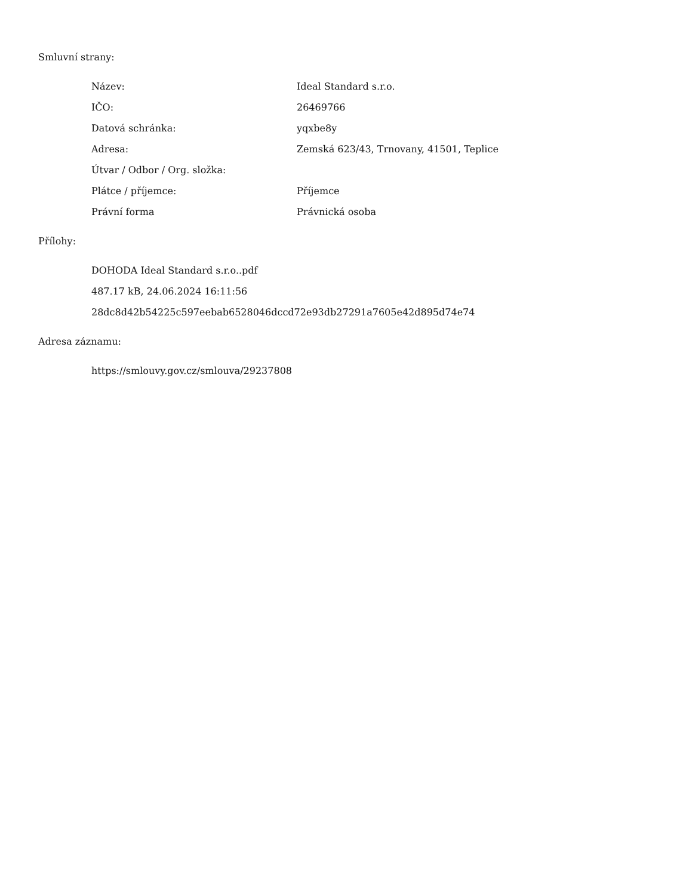Smluvní strany:
| Název: | Ideal Standard s.r.o. |
| IČO: | 26469766 |
| Datová schránka: | yqxbe8y |
| Adresa: | Zemská 623/43, Trnovany, 41501, Teplice |
| Útvar / Odbor / Org. složka: | |
| Plátce / příjemce: | Příjemce |
| Právní forma | Právnická osoba |
Přílohy:
DOHODA Ideal Standard s.r.o..pdf
487.17 kB, 24.06.2024 16:11:56
28dc8d42b54225c597eebab6528046dccd72e93db27291a7605e42d895d74e74
Adresa záznamu:
https://smlouvy.gov.cz/smlouva/29237808